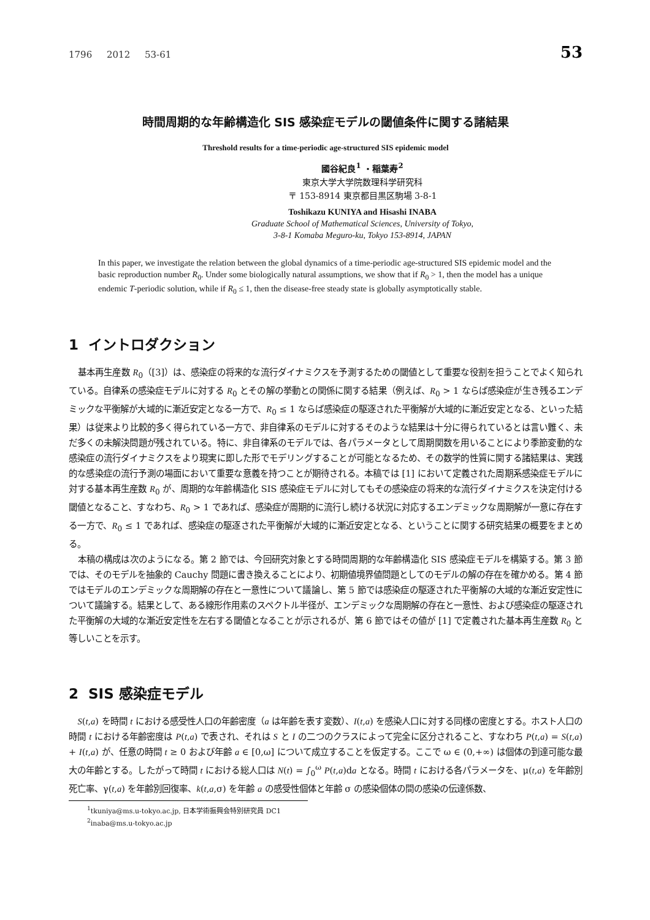1796 2012 53-61 53
時間周期的な年齢構造化 SIS 感染症モデルの閾値条件に関する諸結果
Threshold results for a time-periodic age-structured SIS epidemic model
國谷紀良<sup>1</sup> ・稲葉寿<sup>2</sup>
東京大学大学院数理科学研究科
〒 153-8914 東京都目黒区駒場 3-8-1
Toshikazu KUNIYA and Hisashi INABA
Graduate School of Mathematical Sciences, University of Tokyo,
3-8-1 Komaba Meguro-ku, Tokyo 153-8914, JAPAN
In this paper, we investigate the relation between the global dynamics of a time-periodic age-structured SIS epidemic model and the basic reproduction number R<sub>0</sub>. Under some biologically natural assumptions, we show that if R<sub>0</sub> > 1, then the model has a unique endemic T-periodic solution, while if R<sub>0</sub> ≤ 1, then the disease-free steady state is globally asymptotically stable.
1 イントロダクション
基本再生産数 R<sub>0</sub>（[3]）は、感染症の将来的な流行ダイナミクスを予測するための閾値として重要な役割を担うことでよく知られている。自律系の感染症モデルに対する R<sub>0</sub> とその解の挙動との関係に関する結果（例えば、R<sub>0</sub> > 1 ならば感染症が生き残るエンデミックな平衡解が大域的に漸近安定となる一方で、R<sub>0</sub> ≤ 1 ならば感染症の駆逐された平衡解が大域的に漸近安定となる、といった結果）は従来より比較的多く得られている一方で、非自律系のモデルに対するそのような結果は十分に得られているとは言い難く、未だ多くの未解決問題が残されている。特に、非自律系のモデルでは、各パラメータとして周期関数を用いることにより季節変動的な感染症の流行ダイナミクスをより現実に即した形でモデリングすることが可能となるため、その数学的性質に関する諸結果は、実践的な感染症の流行予測の場面において重要な意義を持つことが期待される。本稿では [1] において定義された周期系感染症モデルに対する基本再生産数 R<sub>0</sub> が、周期的な年齢構造化 SIS 感染症モデルに対してもその感染症の将来的な流行ダイナミクスを決定付ける閾値となること、すなわち、R<sub>0</sub> > 1 であれば、感染症が周期的に流行し続ける状況に対応するエンデミックな周期解が一意に存在する一方で、R<sub>0</sub> ≤ 1 であれば、感染症の駆逐された平衡解が大域的に漸近安定となる、ということに関する研究結果の概要をまとめる。
本稿の構成は次のようになる。第 2 節では、今回研究対象とする時間周期的な年齢構造化 SIS 感染症モデルを構築する。第 3 節では、そのモデルを抽象的 Cauchy 問題に書き換えることにより、初期値境界値問題としてのモデルの解の存在を確かめる。第 4 節ではモデルのエンデミックな周期解の存在と一意性について議論し、第 5 節では感染症の駆逐された平衡解の大域的な漸近安定性について議論する。結果として、ある線形作用素のスペクトル半径が、エンデミックな周期解の存在と一意性、および感染症の駆逐された平衡解の大域的な漸近安定性を左右する閾値となることが示されるが、第 6 節ではその値が [1] で定義された基本再生産数 R<sub>0</sub> と等しいことを示す。
2 SIS 感染症モデル
S(t,a) を時間 t における感受性人口の年齢密度（a は年齢を表す変数）、I(t,a) を感染人口に対する同様の密度とする。ホスト人口の時間 t における年齢密度は P(t,a) で表され、それは S と I の二つのクラスによって完全に区分されること、すなわち P(t,a) = S(t,a) + I(t,a) が、任意の時間 t ≥ 0 および年齢 a ∈ [0,ω] について成立することを仮定する。ここで ω ∈ (0,+∞) は個体の到達可能な最大の年齢とする。したがって時間 t における総人口は N(t) = ∫<sub>0</sub><sup>ω</sup> P(t,a)da となる。時間 t における各パラメータを、μ(t,a) を年齢別死亡率、γ(t,a) を年齢別回復率、k(t,a,σ) を年齢 a の感受性個体と年齢 σ の感染個体の間の感染の伝達係数、
<sup>1</sup> tkuniya@ms.u-tokyo.ac.jp, 日本学術振興会特別研究員 DC1
<sup>2</sup> inaba@ms.u-tokyo.ac.jp